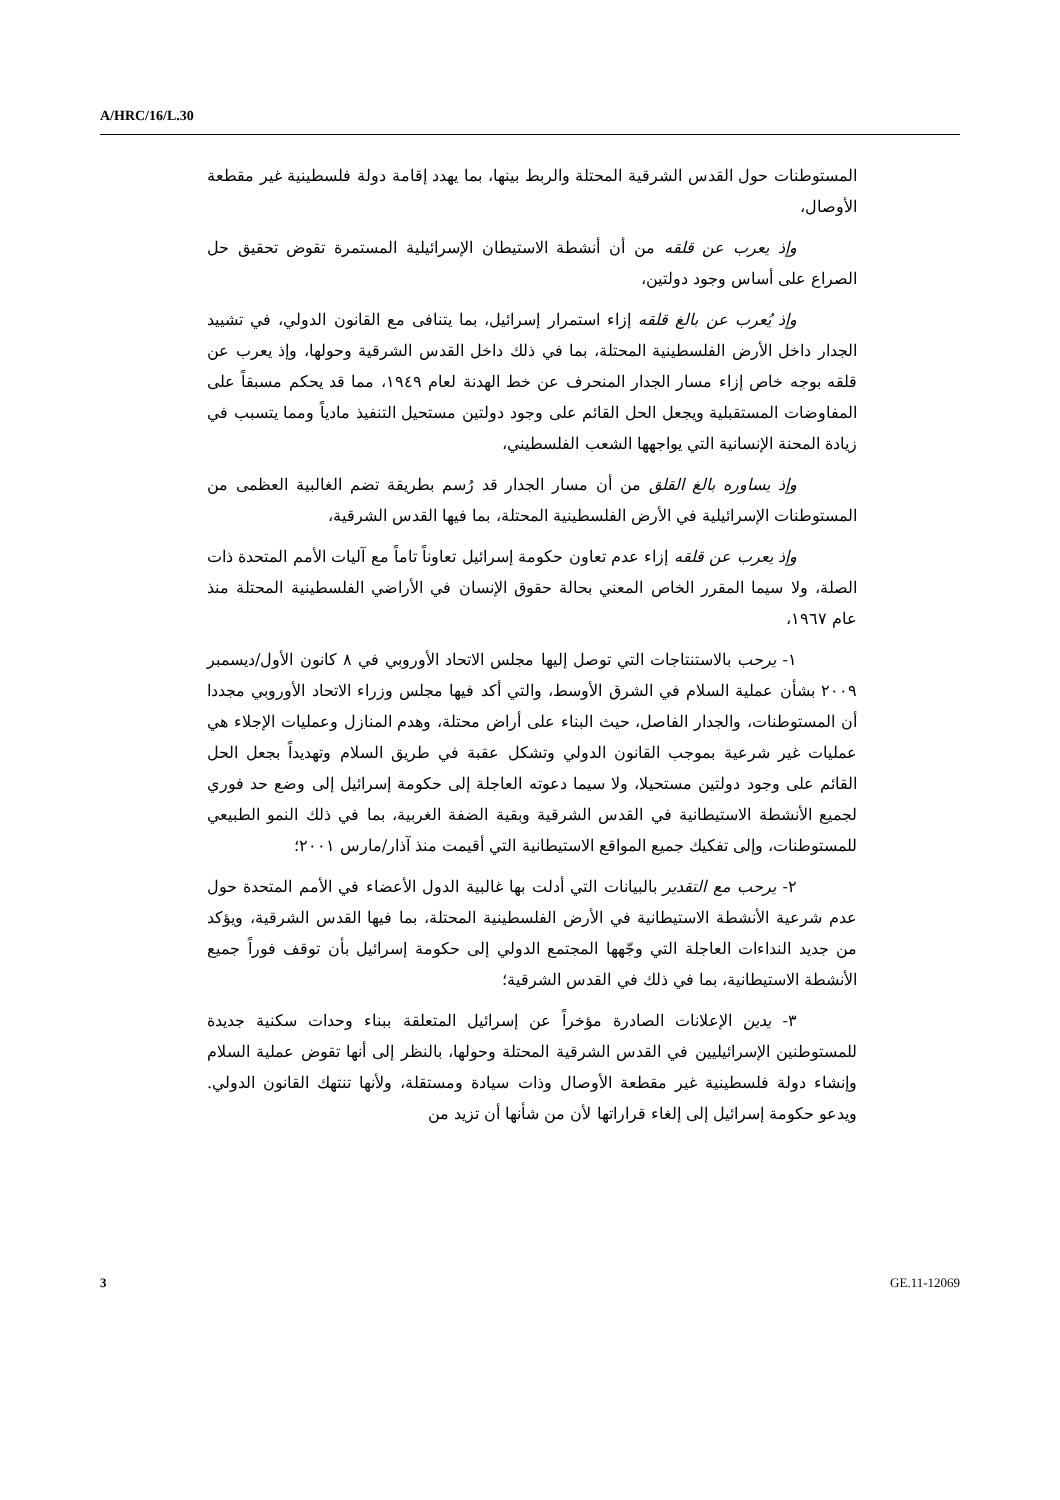A/HRC/16/L.30
المستوطنات حول القدس الشرقية المحتلة والربط بينها، بما يهدد إقامة دولة فلسطينية غير مقطعة الأوصال،
وإذ يعرب عن قلقه من أن أنشطة الاستيطان الإسرائيلية المستمرة تقوض تحقيق حل الصراع على أساس وجود دولتين،
وإذ يُعرب عن بالغ قلقه إزاء استمرار إسرائيل، بما يتنافى مع القانون الدولي، في تشييد الجدار داخل الأرض الفلسطينية المحتلة، بما في ذلك داخل القدس الشرقية وحولها، وإذ يعرب عن قلقه بوجه خاص إزاء مسار الجدار المنحرف عن خط الهدنة لعام ١٩٤٩، مما قد يحكم مسبقاً على المفاوضات المستقبلية ويجعل الحل القائم على وجود دولتين مستحيل التنفيذ مادياً ومما يتسبب في زيادة المحنة الإنسانية التي يواجهها الشعب الفلسطيني،
وإذ يساوره بالغ القلق من أن مسار الجدار قد رُسم بطريقة تضم الغالبية العظمى من المستوطنات الإسرائيلية في الأرض الفلسطينية المحتلة، بما فيها القدس الشرقية،
وإذ يعرب عن قلقه إزاء عدم تعاون حكومة إسرائيل تعاوناً تاماً مع آليات الأمم المتحدة ذات الصلة، ولا سيما المقرر الخاص المعني بحالة حقوق الإنسان في الأراضي الفلسطينية المحتلة منذ عام ١٩٦٧،
١- يرحب بالاستنتاجات التي توصل إليها مجلس الاتحاد الأوروبي في ٨ كانون الأول/ديسمبر ٢٠٠٩ بشأن عملية السلام في الشرق الأوسط، والتي أكد فيها مجلس وزراء الاتحاد الأوروبي مجددا أن المستوطنات، والجدار الفاصل، حيث البناء على أراض محتلة، وهدم المنازل وعمليات الإجلاء هي عمليات غير شرعية بموجب القانون الدولي وتشكل عقبة في طريق السلام وتهديداً بجعل الحل القائم على وجود دولتين مستحيلا، ولا سيما دعوته العاجلة إلى حكومة إسرائيل إلى وضع حد فوري لجميع الأنشطة الاستيطانية في القدس الشرقية وبقية الضفة الغربية، بما في ذلك النمو الطبيعي للمستوطنات، وإلى تفكيك جميع المواقع الاستيطانية التي أقيمت منذ آذار/مارس ٢٠٠١؛
٢- يرحب مع التقدير بالبيانات التي أدلت بها غالبية الدول الأعضاء في الأمم المتحدة حول عدم شرعية الأنشطة الاستيطانية في الأرض الفلسطينية المحتلة، بما فيها القدس الشرقية، ويؤكد من جديد النداءات العاجلة التي وجّهها المجتمع الدولي إلى حكومة إسرائيل بأن توقف فوراً جميع الأنشطة الاستيطانية، بما في ذلك في القدس الشرقية؛
٣- يدين الإعلانات الصادرة مؤخراً عن إسرائيل المتعلقة ببناء وحدات سكنية جديدة للمستوطنين الإسرائيليين في القدس الشرقية المحتلة وحولها، بالنظر إلى أنها تقوض عملية السلام وإنشاء دولة فلسطينية غير مقطعة الأوصال وذات سيادة ومستقلة، ولأنها تنتهك القانون الدولي. ويدعو حكومة إسرائيل إلى إلغاء قراراتها لأن من شأنها أن تزيد من
3 GE.11-12069